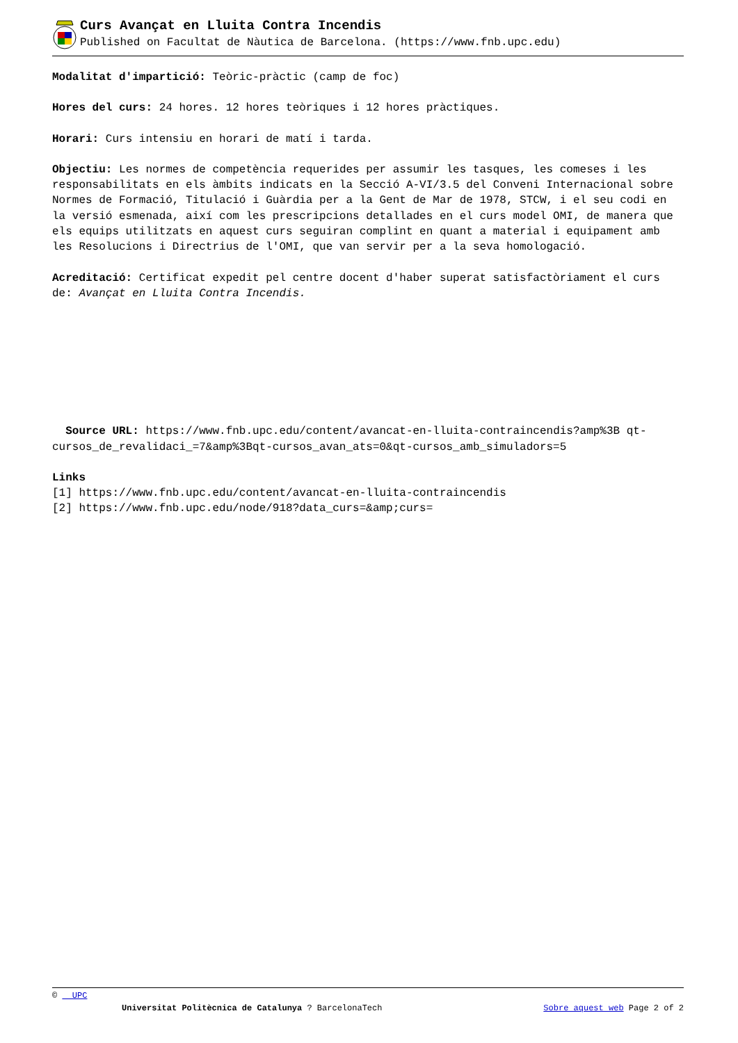Curs Avançat en Lluita Contra Incendis
Published on Facultat de Nàutica de Barcelona. (https://www.fnb.upc.edu)
Modalitat d'impartició: Teòric-pràctic (camp de foc)
Hores del curs: 24 hores. 12 hores teòriques i 12 hores pràctiques.
Horari: Curs intensiu en horari de matí i tarda.
Objectiu: Les normes de competència requerides per assumir les tasques, les comeses i les responsabilitats en els àmbits indicats en la Secció A-VI/3.5 del Conveni Internacional sobre Normes de Formació, Titulació i Guàrdia per a la Gent de Mar de 1978, STCW, i el seu codi en la versió esmenada, així com les prescripcions detallades en el curs model OMI, de manera que els equips utilitzats en aquest curs seguiran complint en quant a material i equipament amb les Resolucions i Directrius de l'OMI, que van servir per a la seva homologació.
Acreditació: Certificat expedit pel centre docent d'haber superat satisfactòriament el curs de: Avançat en Lluita Contra Incendis.
Source URL: https://www.fnb.upc.edu/content/avancat-en-lluita-contraincendis?amp%3B qt-cursos_de_revalidaci_=7&amp%3Bqt-cursos_avan_ats=0&qt-cursos_amb_simuladors=5
Links
[1] https://www.fnb.upc.edu/content/avancat-en-lluita-contraincendis
[2] https://www.fnb.upc.edu/node/918?data_curs=&amp;curs=
© UPC
Universitat Politècnica de Catalunya ? BarcelonaTech Sobre aquest web Page 2 of 2